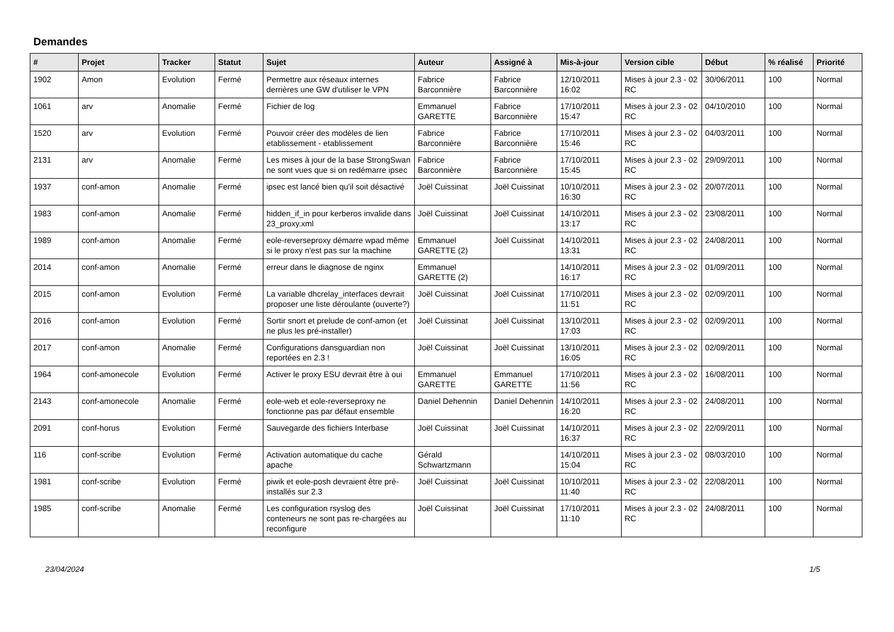Demandes
| # | Projet | Tracker | Statut | Sujet | Auteur | Assigné à | Mis-à-jour | Version cible | Début | % réalisé | Priorité |
| --- | --- | --- | --- | --- | --- | --- | --- | --- | --- | --- | --- |
| 1902 | Amon | Evolution | Fermé | Permettre aux réseaux internes derrières une GW d'utiliser le VPN | Fabrice Barconnière | Fabrice Barconnière | 12/10/2011 16:02 | Mises à jour 2.3 - 02 RC | 30/06/2011 | 100 | Normal |
| 1061 | arv | Anomalie | Fermé | Fichier de log | Emmanuel GARETTE | Fabrice Barconnière | 17/10/2011 15:47 | Mises à jour 2.3 - 02 RC | 04/10/2010 | 100 | Normal |
| 1520 | arv | Evolution | Fermé | Pouvoir créer des modèles de lien etablissement - etablissement | Fabrice Barconnière | Fabrice Barconnière | 17/10/2011 15:46 | Mises à jour 2.3 - 02 RC | 04/03/2011 | 100 | Normal |
| 2131 | arv | Anomalie | Fermé | Les mises à jour de la base StrongSwan ne sont vues que si on redémarre ipsec | Fabrice Barconnière | Fabrice Barconnière | 17/10/2011 15:45 | Mises à jour 2.3 - 02 RC | 29/09/2011 | 100 | Normal |
| 1937 | conf-amon | Anomalie | Fermé | ipsec est lancé bien qu'il soit désactivé | Joël Cuissinat | Joël Cuissinat | 10/10/2011 16:30 | Mises à jour 2.3 - 02 RC | 20/07/2011 | 100 | Normal |
| 1983 | conf-amon | Anomalie | Fermé | hidden_if_in pour kerberos invalide dans 23_proxy.xml | Joël Cuissinat | Joël Cuissinat | 14/10/2011 13:17 | Mises à jour 2.3 - 02 RC | 23/08/2011 | 100 | Normal |
| 1989 | conf-amon | Anomalie | Fermé | eole-reverseproxy démarre wpad même si le proxy n'est pas sur la machine | Emmanuel GARETTE (2) | Joël Cuissinat | 14/10/2011 13:31 | Mises à jour 2.3 - 02 RC | 24/08/2011 | 100 | Normal |
| 2014 | conf-amon | Anomalie | Fermé | erreur dans le diagnose de nginx | Emmanuel GARETTE (2) | | 14/10/2011 16:17 | Mises à jour 2.3 - 02 RC | 01/09/2011 | 100 | Normal |
| 2015 | conf-amon | Evolution | Fermé | La variable dhcrelay_interfaces devrait proposer une liste déroulante (ouverte?) | Joël Cuissinat | Joël Cuissinat | 17/10/2011 11:51 | Mises à jour 2.3 - 02 RC | 02/09/2011 | 100 | Normal |
| 2016 | conf-amon | Evolution | Fermé | Sortir snort et prelude de conf-amon (et ne plus les pré-installer) | Joël Cuissinat | Joël Cuissinat | 13/10/2011 17:03 | Mises à jour 2.3 - 02 RC | 02/09/2011 | 100 | Normal |
| 2017 | conf-amon | Anomalie | Fermé | Configurations dansguardian non reportées en 2.3 ! | Joël Cuissinat | Joël Cuissinat | 13/10/2011 16:05 | Mises à jour 2.3 - 02 RC | 02/09/2011 | 100 | Normal |
| 1964 | conf-amonecole | Evolution | Fermé | Activer le proxy ESU devrait être à oui | Emmanuel GARETTE | Emmanuel GARETTE | 17/10/2011 11:56 | Mises à jour 2.3 - 02 RC | 16/08/2011 | 100 | Normal |
| 2143 | conf-amonecole | Anomalie | Fermé | eole-web et eole-reverseproxy ne fonctionne pas par défaut ensemble | Daniel Dehennin | Daniel Dehennin | 14/10/2011 16:20 | Mises à jour 2.3 - 02 RC | 24/08/2011 | 100 | Normal |
| 2091 | conf-horus | Evolution | Fermé | Sauvegarde des fichiers Interbase | Joël Cuissinat | Joël Cuissinat | 14/10/2011 16:37 | Mises à jour 2.3 - 02 RC | 22/09/2011 | 100 | Normal |
| 116 | conf-scribe | Evolution | Fermé | Activation automatique du cache apache | Gérald Schwartzmann | | 14/10/2011 15:04 | Mises à jour 2.3 - 02 RC | 08/03/2010 | 100 | Normal |
| 1981 | conf-scribe | Evolution | Fermé | piwik et eole-posh devraient être pré-installés sur 2.3 | Joël Cuissinat | Joël Cuissinat | 10/10/2011 11:40 | Mises à jour 2.3 - 02 RC | 22/08/2011 | 100 | Normal |
| 1985 | conf-scribe | Anomalie | Fermé | Les configuration rsyslog des conteneurs ne sont pas re-chargées au reconfigure | Joël Cuissinat | Joël Cuissinat | 17/10/2011 11:10 | Mises à jour 2.3 - 02 RC | 24/08/2011 | 100 | Normal |
23/04/2024 1/5